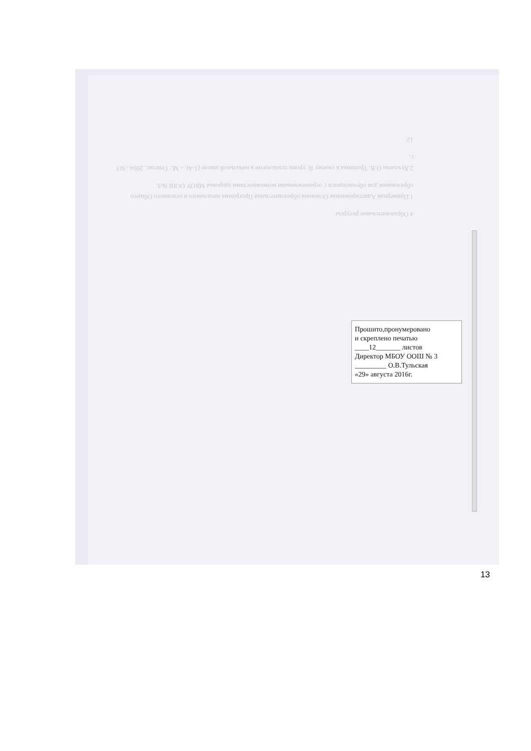4 Образовательные ресурсы
1.Примерная Адаптированная Основная образовательная Программа начального и основного Общего образования для обучающихся с ограниченными возможностями здоровья МБОУ ООШ №3.
2.Хухлаева О.В. Тропинка к своему Я: уроки психологии в начальной школе (1-4). – М.: Генезис, 2004.-303 с.
12
Прошито,пронумеровано
и скреплено печатью
____12_______ листов
Директор МБОУ ООШ № 3
_________ О.В.Тульская
«29» августа 2016г.
13